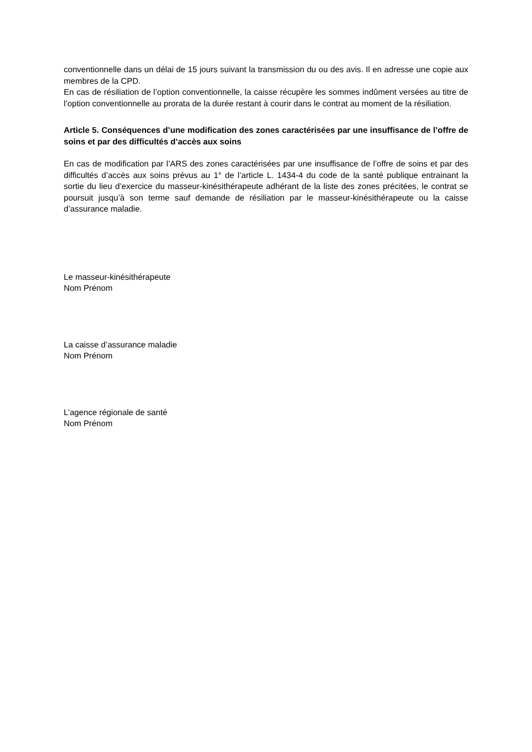conventionnelle dans un délai de 15 jours suivant la transmission du ou des avis. Il en adresse une copie aux membres de la CPD.
En cas de résiliation de l’option conventionnelle, la caisse récupère les sommes indûment versées au titre de l’option conventionnelle au prorata de la durée restant à courir dans le contrat au moment de la résiliation.
Article 5. Conséquences d’une modification des zones caractérisées par une insuffisance de l’offre de soins et par des difficultés d’accès aux soins
En cas de modification par l’ARS des zones caractérisées par une insuffisance de l’offre de soins et par des difficultés d’accès aux soins prévus au 1° de l’article L. 1434-4 du code de la santé publique entrainant la sortie du lieu d’exercice du masseur-kinésithérapeute adhérant de la liste des zones précitées, le contrat se poursuit jusqu’à son terme sauf demande de résiliation par le masseur-kinésithérapeute ou la caisse d’assurance maladie.
Le masseur-kinésithérapeute
Nom Prénom
La caisse d’assurance maladie
Nom Prénom
L’agence régionale de santé
Nom Prénom